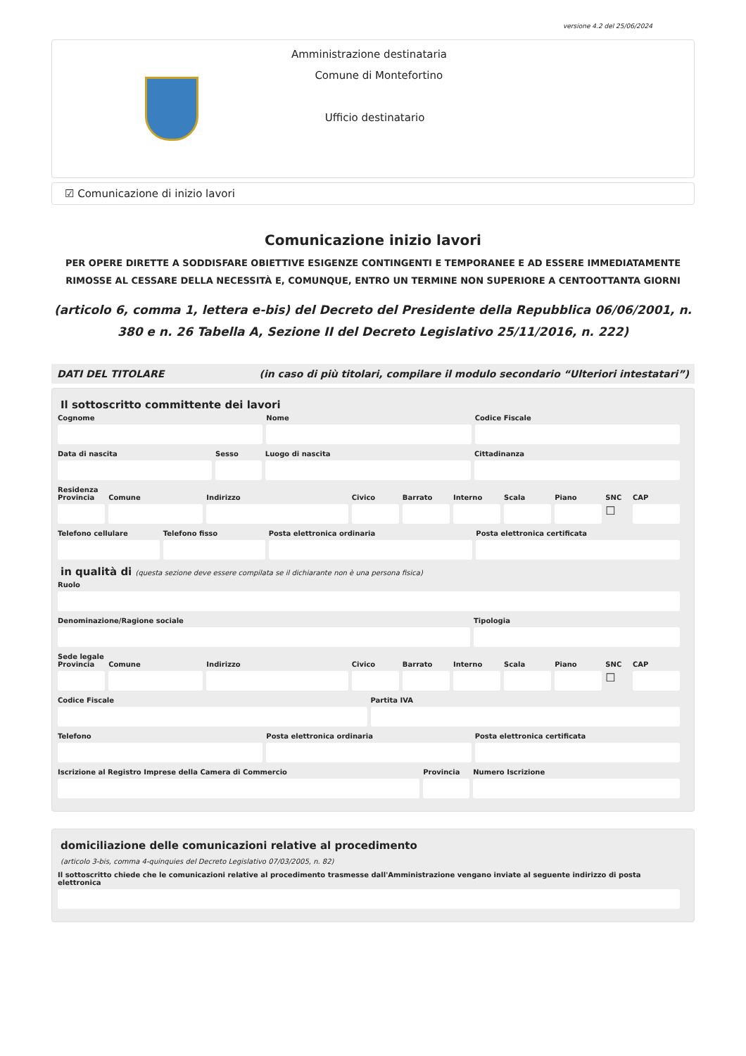versione 4.2 del 25/06/2024
Amministrazione destinataria
Comune di Montefortino
Ufficio destinatario
☑ Comunicazione di inizio lavori
Comunicazione inizio lavori
PER OPERE DIRETTE A SODDISFARE OBIETTIVE ESIGENZE CONTINGENTI E TEMPORANEE E AD ESSERE IMMEDIATAMENTE RIMOSSE AL CESSARE DELLA NECESSITÀ E, COMUNQUE, ENTRO UN TERMINE NON SUPERIORE A CENTOOTTANTA GIORNI
(articolo 6, comma 1, lettera e-bis) del Decreto del Presidente della Repubblica 06/06/2001, n. 380 e n. 26 Tabella A, Sezione II del Decreto Legislativo 25/11/2016, n. 222)
DATI DEL TITOLARE (in caso di più titolari, compilare il modulo secondario “Ulteriori intestatari”)
Il sottoscritto committente dei lavori
Cognome Nome Codice Fiscale
Data di nascita Sesso Luogo di nascita Cittadinanza
Residenza
Provincia Comune Indirizzo Civico Barrato Interno Scala Piano SNC
☐
CAP
Telefono cellulare Telefono fisso Posta elettronica ordinaria Posta elettronica certificata
in qualità di (questa sezione deve essere compilata se il dichiarante non è una persona fisica)
Ruolo
Denominazione/Ragione sociale Tipologia
Sede legale
Provincia Comune Indirizzo Civico Barrato Interno Scala Piano SNC
☐
CAP
Codice Fiscale Partita IVA
Telefono Posta elettronica ordinaria Posta elettronica certificata
Iscrizione al Registro Imprese della Camera di Commercio
Provincia Numero Iscrizione
domiciliazione delle comunicazioni relative al procedimento
(articolo 3-bis, comma 4-quinquies del Decreto Legislativo 07/03/2005, n. 82)
Il sottoscritto chiede che le comunicazioni relative al procedimento trasmesse dall'Amministrazione vengano inviate al seguente indirizzo di posta elettronica